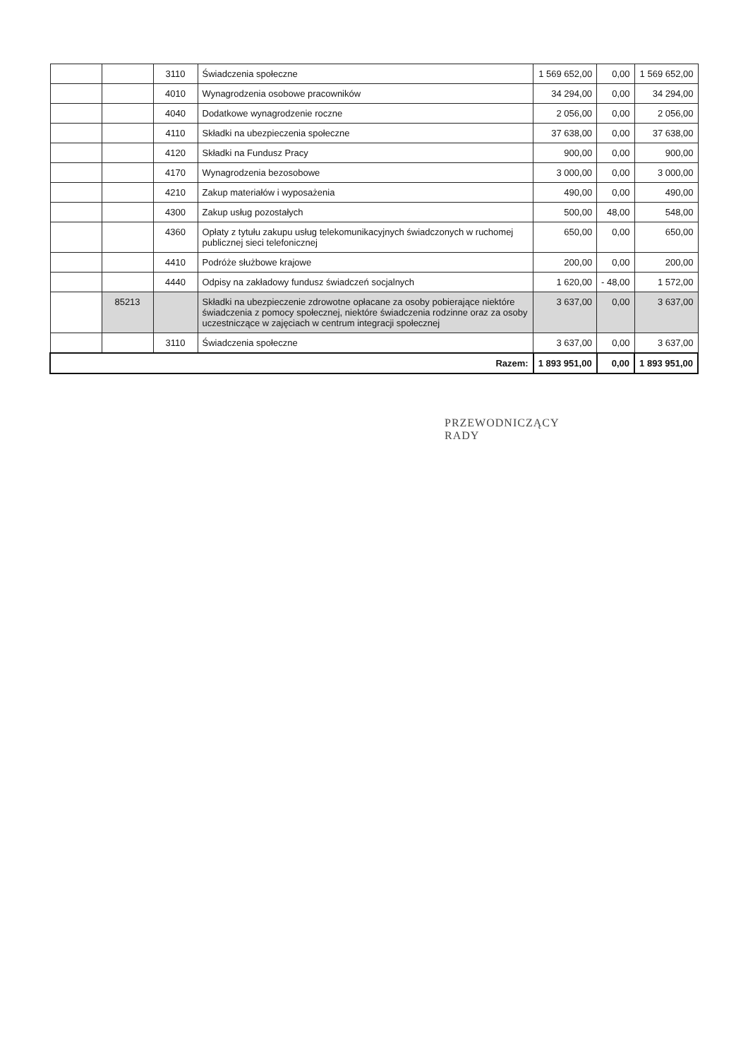| | | 3110 | Świadczenia społeczne | 1 569 652,00 | 0,00 | 1 569 652,00 |
| | | 4010 | Wynagrodzenia osobowe pracowników | 34 294,00 | 0,00 | 34 294,00 |
| | | 4040 | Dodatkowe wynagrodzenie roczne | 2 056,00 | 0,00 | 2 056,00 |
| | | 4110 | Składki na ubezpieczenia społeczne | 37 638,00 | 0,00 | 37 638,00 |
| | | 4120 | Składki na Fundusz Pracy | 900,00 | 0,00 | 900,00 |
| | | 4170 | Wynagrodzenia bezosobowe | 3 000,00 | 0,00 | 3 000,00 |
| | | 4210 | Zakup materiałów i wyposażenia | 490,00 | 0,00 | 490,00 |
| | | 4300 | Zakup usług pozostałych | 500,00 | 48,00 | 548,00 |
| | | 4360 | Opłaty z tytułu zakupu usług telekomunikacyjnych świadczonych w ruchomej publicznej sieci telefonicznej | 650,00 | 0,00 | 650,00 |
| | | 4410 | Podróże służbowe krajowe | 200,00 | 0,00 | 200,00 |
| | | 4440 | Odpisy na zakładowy fundusz świadczeń socjalnych | 1 620,00 | - 48,00 | 1 572,00 |
| | 85213 | | Składki na ubezpieczenie zdrowotne opłacane za osoby pobierające niektóre świadczenia z pomocy społecznej, niektóre świadczenia rodzinne oraz za osoby uczestniczące w zajęciach w centrum integracji społecznej | 3 637,00 | 0,00 | 3 637,00 |
| | | 3110 | Świadczenia społeczne | 3 637,00 | 0,00 | 3 637,00 |
| Razem: | | | | 1 893 951,00 | 0,00 | 1 893 951,00 |
PRZEWODNICZĄCY
RADY